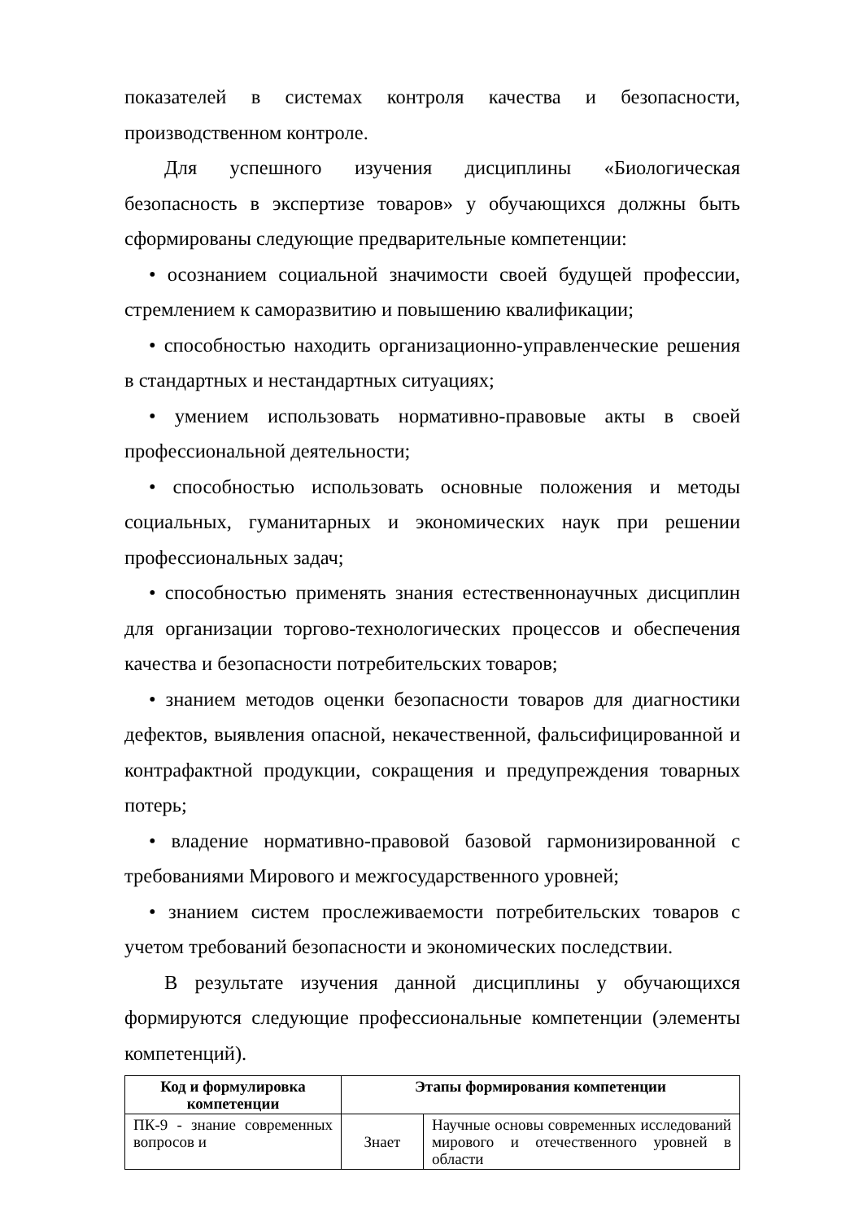показателей в системах контроля качества и безопасности, производственном контроле.
Для успешного изучения дисциплины «Биологическая безопасность в экспертизе товаров» у обучающихся должны быть сформированы следующие предварительные компетенции:
• осознанием социальной значимости своей будущей профессии, стремлением к саморазвитию и повышению квалификации;
• способностью находить организационно-управленческие решения в стандартных и нестандартных ситуациях;
• умением использовать нормативно-правовые акты в своей профессиональной деятельности;
• способностью использовать основные положения и методы социальных, гуманитарных и экономических наук при решении профессиональных задач;
• способностью применять знания естественнонаучных дисциплин для организации торгово-технологических процессов и обеспечения качества и безопасности потребительских товаров;
• знанием методов оценки безопасности товаров для диагностики дефектов, выявления опасной, некачественной, фальсифицированной и контрафактной продукции, сокращения и предупреждения товарных потерь;
• владение нормативно-правовой базовой гармонизированной с требованиями Мирового и межгосударственного уровней;
• знанием систем прослеживаемости потребительских товаров с учетом требований безопасности и экономических последствии.
В результате изучения данной дисциплины у обучающихся формируются следующие профессиональные компетенции (элементы компетенций).
| Код и формулировка компетенции | Этапы формирования компетенции | |
| --- | --- | --- |
| ПК-9 - знание современных вопросов и | Знает | Научные основы современных исследований мирового и отечественного уровней в области |